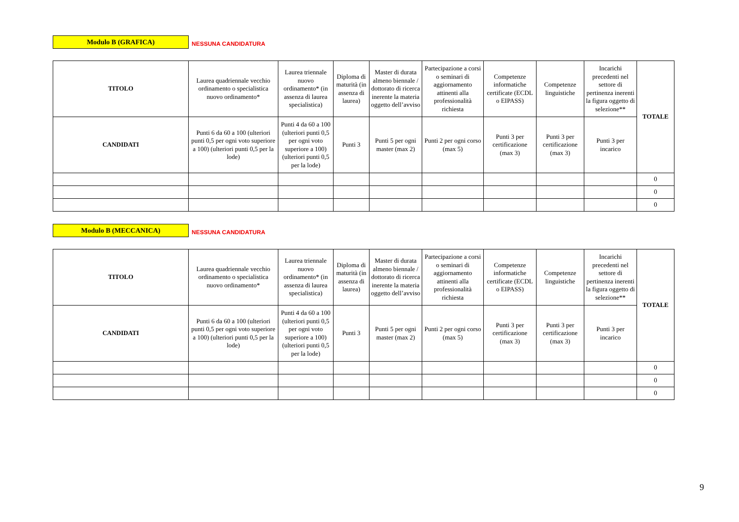Modulo B (GRAFICA)
NESSUNA CANDIDATURA
| TITOLO | Laurea quadriennale vecchio ordinamento o specialistica nuovo ordinamento* | Laurea triennale nuovo ordinamento* (in assenza di laurea specialistica) | Diploma di maturità (in assenza di laurea) | Master di durata almeno biennale / dottorato di ricerca inerente la materia oggetto dell’avviso | Partecipazione a corsi o seminari di aggiornamento attinenti alla professionalità richiesta | Competenze informatiche certificate (ECDL o EIPASS) | Competenze linguistiche | Incarichi precedenti nel settore di pertinenza inerenti la figura oggetto di selezione** | TOTALE |
| CANDIDATI | Punti 6 da 60 a 100 (ulteriori punti 0,5 per ogni voto superiore a 100) (ulteriori punti 0,5 per la lode) | Punti 4 da 60 a 100 (ulteriori punti 0,5 per ogni voto superiore a 100) (ulteriori punti 0,5 per la lode) | Punti 3 | Punti 5 per ogni master (max 2) | Punti 2 per ogni corso (max 5) | Punti 3 per certificazione (max 3) | Punti 3 per certificazione (max 3) | Punti 3 per incarico | |
| | | | | | | | | | 0 |
| | | | | | | | | | 0 |
| | | | | | | | | | 0 |
Modulo B (MECCANICA)
NESSUNA CANDIDATURA
| TITOLO | Laurea quadriennale vecchio ordinamento o specialistica nuovo ordinamento* | Laurea triennale nuovo ordinamento* (in assenza di laurea specialistica) | Diploma di maturità (in assenza di laurea) | Master di durata almeno biennale / dottorato di ricerca inerente la materia oggetto dell’avviso | Partecipazione a corsi o seminari di aggiornamento attinenti alla professionalità richiesta | Competenze informatiche certificate (ECDL o EIPASS) | Competenze linguistiche | Incarichi precedenti nel settore di pertinenza inerenti la figura oggetto di selezione** | TOTALE |
| CANDIDATI | Punti 6 da 60 a 100 (ulteriori punti 0,5 per ogni voto superiore a 100) (ulteriori punti 0,5 per la lode) | Punti 4 da 60 a 100 (ulteriori punti 0,5 per ogni voto superiore a 100) (ulteriori punti 0,5 per la lode) | Punti 3 | Punti 5 per ogni master (max 2) | Punti 2 per ogni corso (max 5) | Punti 3 per certificazione (max 3) | Punti 3 per certificazione (max 3) | Punti 3 per incarico | |
| | | | | | | | | | 0 |
| | | | | | | | | | 0 |
| | | | | | | | | | 0 |
9